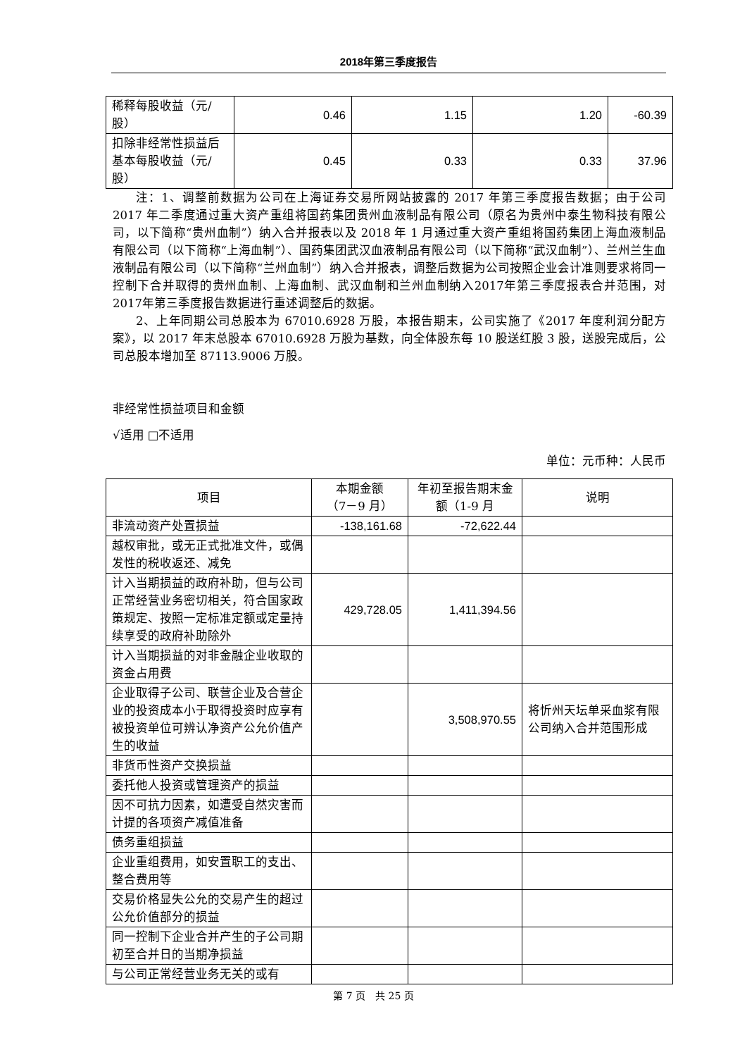2018年第三季度报告
| 稀释每股收益（元/股） | 0.46 | 1.15 | 1.20 | -60.39 |
| 扣除非经常性损益后基本每股收益（元/股） | 0.45 | 0.33 | 0.33 | 37.96 |
注：1、调整前数据为公司在上海证券交易所网站披露的 2017 年第三季度报告数据；由于公司 2017 年二季度通过重大资产重组将国药集团贵州血液制品有限公司（原名为贵州中泰生物科技有限公司，以下简称“贵州血制”）纳入合并报表以及 2018 年 1 月通过重大资产重组将国药集团上海血液制品有限公司（以下简称“上海血制”）、国药集团武汉血液制品有限公司（以下简称“武汉血制”）、兰州兰生血液制品有限公司（以下简称“兰州血制”）纳入合并报表，调整后数据为公司按照企业会计准则要求将同一控制下合并取得的贵州血制、上海血制、武汉血制和兰州血制纳入2017年第三季度报表合并范围，对2017年第三季度报告数据进行重述调整后的数据。
2、上年同期公司总股本为 67010.6928 万股，本报告期末，公司实施了《2017 年度利润分配方案》，以 2017 年末总股本 67010.6928 万股为基数，向全体股东每 10 股送红股 3 股，送股完成后，公司总股本增加至 87113.9006 万股。
非经常性损益项目和金额
√适用 □不适用
单位：元币种：人民币
| 项目 | 本期金额 （7－9 月） | 年初至报告期末金额（1-9 月 | 说明 |
| --- | --- | --- | --- |
| 非流动资产处置损益 | -138,161.68 | -72,622.44 | |
| 越权审批，或无正式批准文件，或偶发性的税收返还、减免 | | | |
| 计入当期损益的政府补助，但与公司正常经营业务密切相关，符合国家政策规定、按照一定标准定额或定量持续享受的政府补助除外 | 429,728.05 | 1,411,394.56 | |
| 计入当期损益的对非金融企业收取的资金占用费 | | | |
| 企业取得子公司、联营企业及合营企业的投资成本小于取得投资时应享有被投资单位可辨认净资产公允价值产生的收益 | | 3,508,970.55 | 将忻州天坛单采血浆有限公司纳入合并范围形成 |
| 非货币性资产交换损益 | | | |
| 委托他人投资或管理资产的损益 | | | |
| 因不可抗力因素，如遭受自然灾害而计提的各项资产减值准备 | | | |
| 债务重组损益 | | | |
| 企业重组费用，如安置职工的支出、整合费用等 | | | |
| 交易价格显失公允的交易产生的超过公允价值部分的损益 | | | |
| 同一控制下企业合并产生的子公司期初至合并日的当期净损益 | | | |
| 与公司正常经营业务无关的或有 | | | |
第 7 页　共 25 页